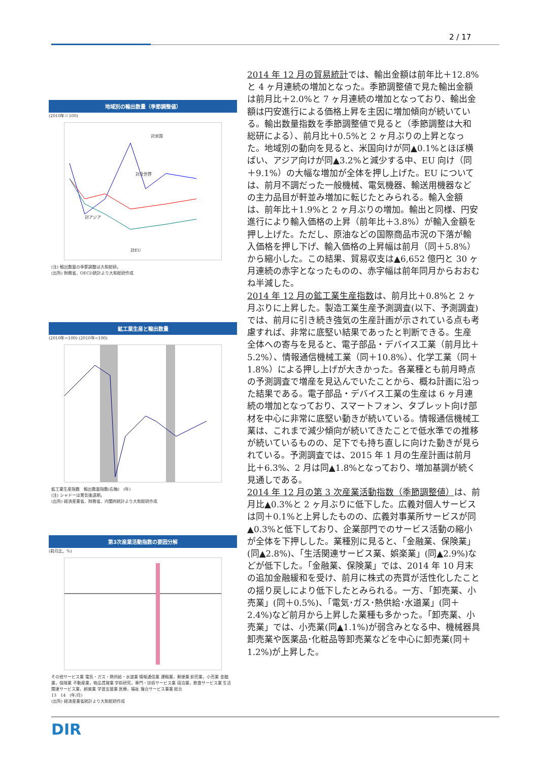2 / 17
地域別の輸出数量（季節調整値）
(2010年＝100)
対米国
対全世界
対アジア
対EU
(注) 輸出数量の季節調整は大和総研。
(出所) 財務省、OECD統計より大和総研作成
鉱工業生産と輸出数量
(2010年=100) (2010年=100)
鉱工業生産指数　輸出数量指数(右軸)　(年)
(注) シャドーは景気後退期。
(出所) 経済産業省、財務省、内閣府統計より大和総研作成
第3次産業活動指数の要因分解
(前月比、%)
その他サービス業 電気・ガス・熱供給・水道業 情報通信業 運輸業，郵便業 卸売業，小売業 金融業，保険業 不動産業，物品賃貸業 学術研究，専門・技術サービス業 宿泊業，飲食サービス業 生活関連サービス業，娯楽業 学習支援業 医療，福祉 複合サービス事業 総合
13　14　(年/月)
(出所) 経済産業省統計より大和総研作成
2014 年 12 月の貿易統計では、輸出金額は前年比＋12.8%と 4 ヶ月連続の増加となった。季節調整値で見た輸出金額は前月比＋2.0%と 7 ヶ月連続の増加となっており、輸出金額は円安進行による価格上昇を主因に増加傾向が続いている。輸出数量指数を季節調整値で見ると（季節調整は大和総研による）、前月比＋0.5%と 2 ヶ月ぶりの上昇となった。地域別の動向を見ると、米国向けが同▲0.1%とほぼ横ばい、アジア向けが同▲3.2%と減少する中、EU 向け（同＋9.1%）の大幅な増加が全体を押し上げた。EU については、前月不調だった一般機械、電気機器、輸送用機器などの主力品目が軒並み増加に転じたとみられる。輸入金額は、前年比＋1.9%と 2 ヶ月ぶりの増加。輸出と同様、円安進行により輸入価格の上昇（前年比＋3.8%）が輸入金額を押し上げた。ただし、原油などの国際商品市況の下落が輸入価格を押し下げ、輸入価格の上昇幅は前月（同＋5.8%）から縮小した。この結果、貿易収支は▲6,652 億円と 30 ヶ月連続の赤字となったものの、赤字幅は前年同月からおおむね半減した。
2014 年 12 月の鉱工業生産指数は、前月比＋0.8%と 2 ヶ月ぶりに上昇した。製造工業生産予測調査(以下、予測調査)では、前月に引き続き強気の生産計画が示されている点も考慮すれば、非常に底堅い結果であったと判断できる。生産全体への寄与を見ると、電子部品・デバイス工業（前月比＋5.2%）、情報通信機械工業（同＋10.8%）、化学工業（同＋1.8%）による押し上げが大きかった。各業種とも前月時点の予測調査で増産を見込んでいたことから、概ね計画に沿った結果である。電子部品・デバイス工業の生産は 6 ヶ月連続の増加となっており、スマートフォン、タブレット向け部材を中心に非常に底堅い動きが続いている。情報通信機械工業は、これまで減少傾向が続いてきたことで低水準での推移が続いているものの、足下でも持ち直しに向けた動きが見られている。予測調査では、2015 年 1 月の生産計画は前月比＋6.3%、2 月は同▲1.8%となっており、増加基調が続く見通しである。
2014 年 12 月の第 3 次産業活動指数（季節調整値）は、前月比▲0.3%と 2 ヶ月ぶりに低下した。広義対個人サービスは同＋0.1%と上昇したものの、広義対事業所サービスが同▲0.3%と低下しており、企業部門でのサービス活動の縮小が全体を下押しした。業種別に見ると、「金融業、保険業」(同▲2.8%)、「生活関連サービス業、娯楽業」(同▲2.9%)などが低下した。「金融業、保険業」では、2014 年 10 月末の追加金融緩和を受け、前月に株式の売買が活性化したことの揺り戻しにより低下したとみられる。一方、「卸売業、小売業」(同＋0.5%)、「電気･ガス･熱供給･水道業」(同＋2.4%)など前月から上昇した業種も多かった。「卸売業、小売業」では、小売業(同▲1.1%)が弱含みとなる中、機械器具卸売業や医薬品･化粧品等卸売業などを中心に卸売業(同＋1.2%)が上昇した。
DIR